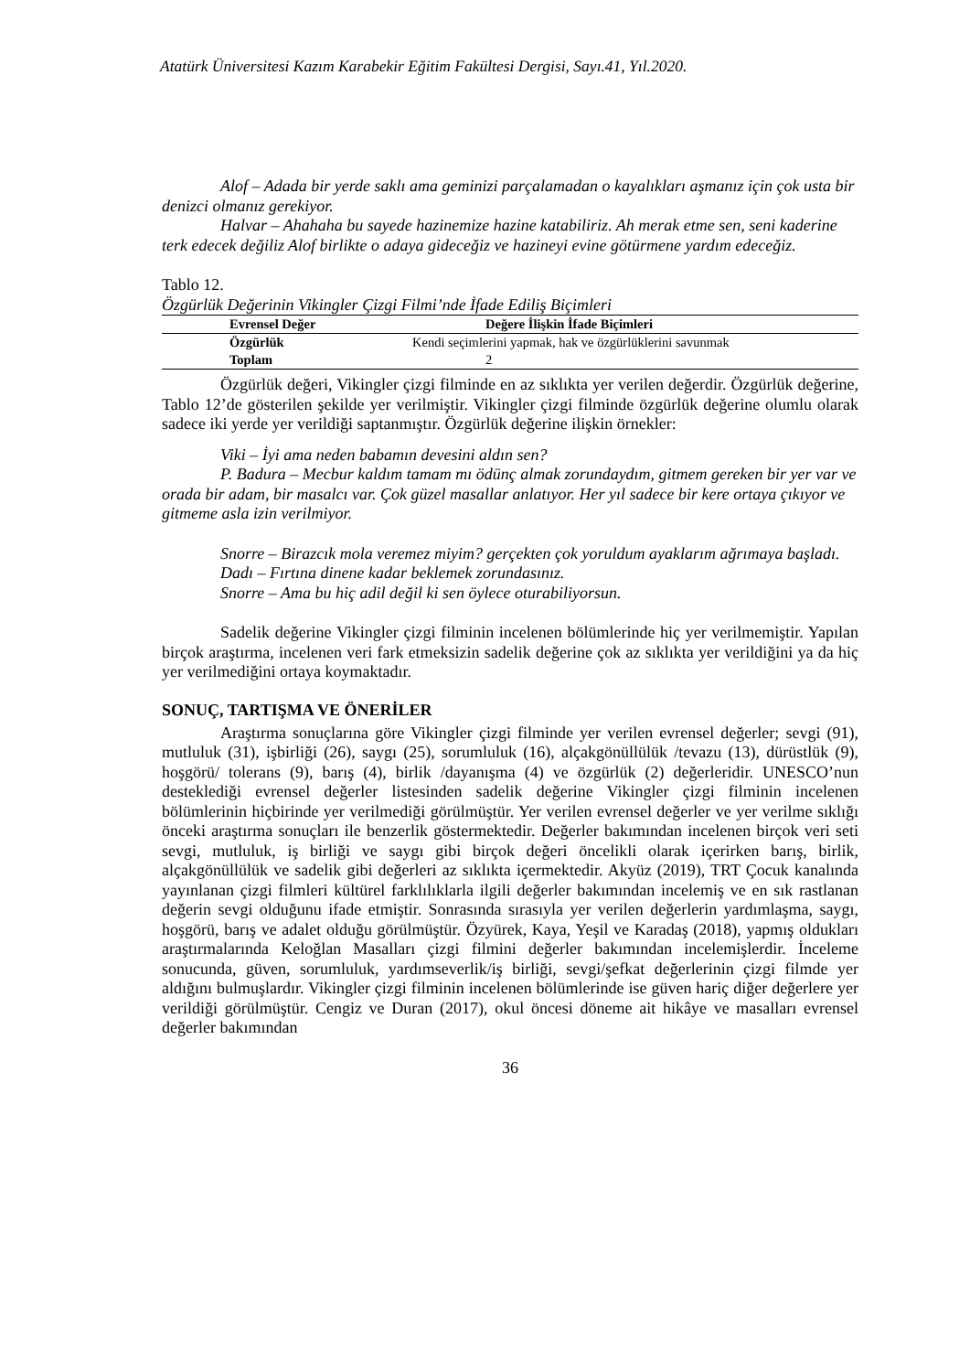Atatürk Üniversitesi Kazım Karabekir Eğitim Fakültesi Dergisi, Sayı.41, Yıl.2020.
Alof – Adada bir yerde saklı ama geminizi parçalamadan o kayalıkları aşmanız için çok usta bir denizci olmanız gerekiyor.
Halvar – Ahahaha bu sayede hazinemize hazine katabiliriz. Ah merak etme sen, seni kaderine terk edecek değiliz Alof birlikte o adaya gideceğiz ve hazineyi evine götürmene yardım edeceğiz.
Tablo 12.
Özgürlük Değerinin Vikingler Çizgi Filmi’nde İfade Ediliş Biçimleri
| Evrensel Değer | Değere İlişkin İfade Biçimleri |
| --- | --- |
| Özgürlük | Kendi seçimlerini yapmak, hak ve özgürlüklerini savunmak |
| Toplam | 2 |
Özgürlük değeri, Vikingler çizgi filminde en az sıklıkta yer verilen değerdir. Özgürlük değerine, Tablo 12’de gösterilen şekilde yer verilmiştir. Vikingler çizgi filminde özgürlük değerine olumlu olarak sadece iki yerde yer verildiği saptanmıştır. Özgürlük değerine ilişkin örnekler:
Viki – İyi ama neden babamın devesini aldın sen?
P. Badura – Mecbur kaldım tamam mı ödünç almak zorundaydım, gitmem gereken bir yer var ve orada bir adam, bir masalcı var. Çok güzel masallar anlatıyor. Her yıl sadece bir kere ortaya çıkıyor ve gitmeme asla izin verilmiyor.
Snorre – Birazcık mola veremez miyim? gerçekten çok yoruldum ayaklarım ağrımaya başladı.
Dadı – Fırtına dinene kadar beklemek zorundasınız.
Snorre – Ama bu hiç adil değil ki sen öylece oturabiliyorsun.
Sadelik değerine Vikingler çizgi filminin incelenen bölümlerinde hiç yer verilmemiştir. Yapılan birçok araştırma, incelenen veri fark etmeksizin sadelik değerine çok az sıklıkta yer verildiğini ya da hiç yer verilmediğini ortaya koymaktadır.
SONUÇ, TARTIŞMA VE ÖNERİLER
Araştırma sonuçlarına göre Vikingler çizgi filminde yer verilen evrensel değerler; sevgi (91), mutluluk (31), işbirliği (26), saygı (25), sorumluluk (16), alçakgönüllülük /tevazu (13), dürüstlük (9), hoşgörü/ tolerans (9), barış (4), birlik /dayanışma (4) ve özgürlük (2) değerleridir. UNESCO’nun desteklediği evrensel değerler listesinden sadelik değerine Vikingler çizgi filminin incelenen bölümlerinin hiçbirinde yer verilmediği görülmüştür. Yer verilen evrensel değerler ve yer verilme sıklığı önceki araştırma sonuçları ile benzerlik göstermektedir. Değerler bakımından incelenen birçok veri seti sevgi, mutluluk, iş birliği ve saygı gibi birçok değeri öncelikli olarak içerirken barış, birlik, alçakgönüllülük ve sadelik gibi değerleri az sıklıkta içermektedir. Akyüz (2019), TRT Çocuk kanalında yayınlanan çizgi filmleri kültürel farklılıklarla ilgili değerler bakımından incelemiş ve en sık rastlanan değerin sevgi olduğunu ifade etmiştir. Sonrasında sırasıyla yer verilen değerlerin yardımlaşma, saygı, hoşgörü, barış ve adalet olduğu görülmüştür. Özyürek, Kaya, Yeşil ve Karadaş (2018), yapmış oldukları araştırmalarında Keloğlan Masalları çizgi filmini değerler bakımından incelemişlerdir. İnceleme sonucunda, güven, sorumluluk, yardımseverlik/iş birliği, sevgi/şefkat değerlerinin çizgi filmde yer aldığını bulmuşlardır. Vikingler çizgi filminin incelenen bölümlerinde ise güven hariç diğer değerlere yer verildiği görülmüştür. Cengiz ve Duran (2017), okul öncesi döneme ait hikâye ve masalları evrensel değerler bakımından
36